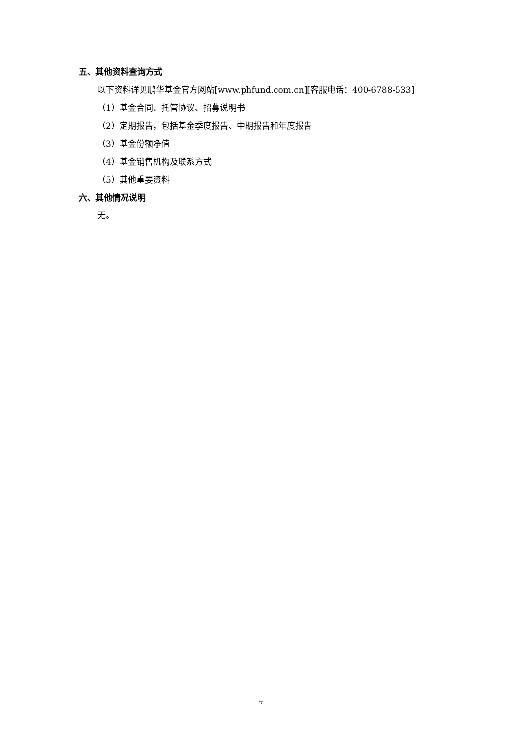五、其他资料查询方式
以下资料详见鹏华基金官方网站[www.phfund.com.cn][客服电话：400-6788-533]
（1）基金合同、托管协议、招募说明书
（2）定期报告，包括基金季度报告、中期报告和年度报告
（3）基金份额净值
（4）基金销售机构及联系方式
（5）其他重要资料
六、其他情况说明
无。
7